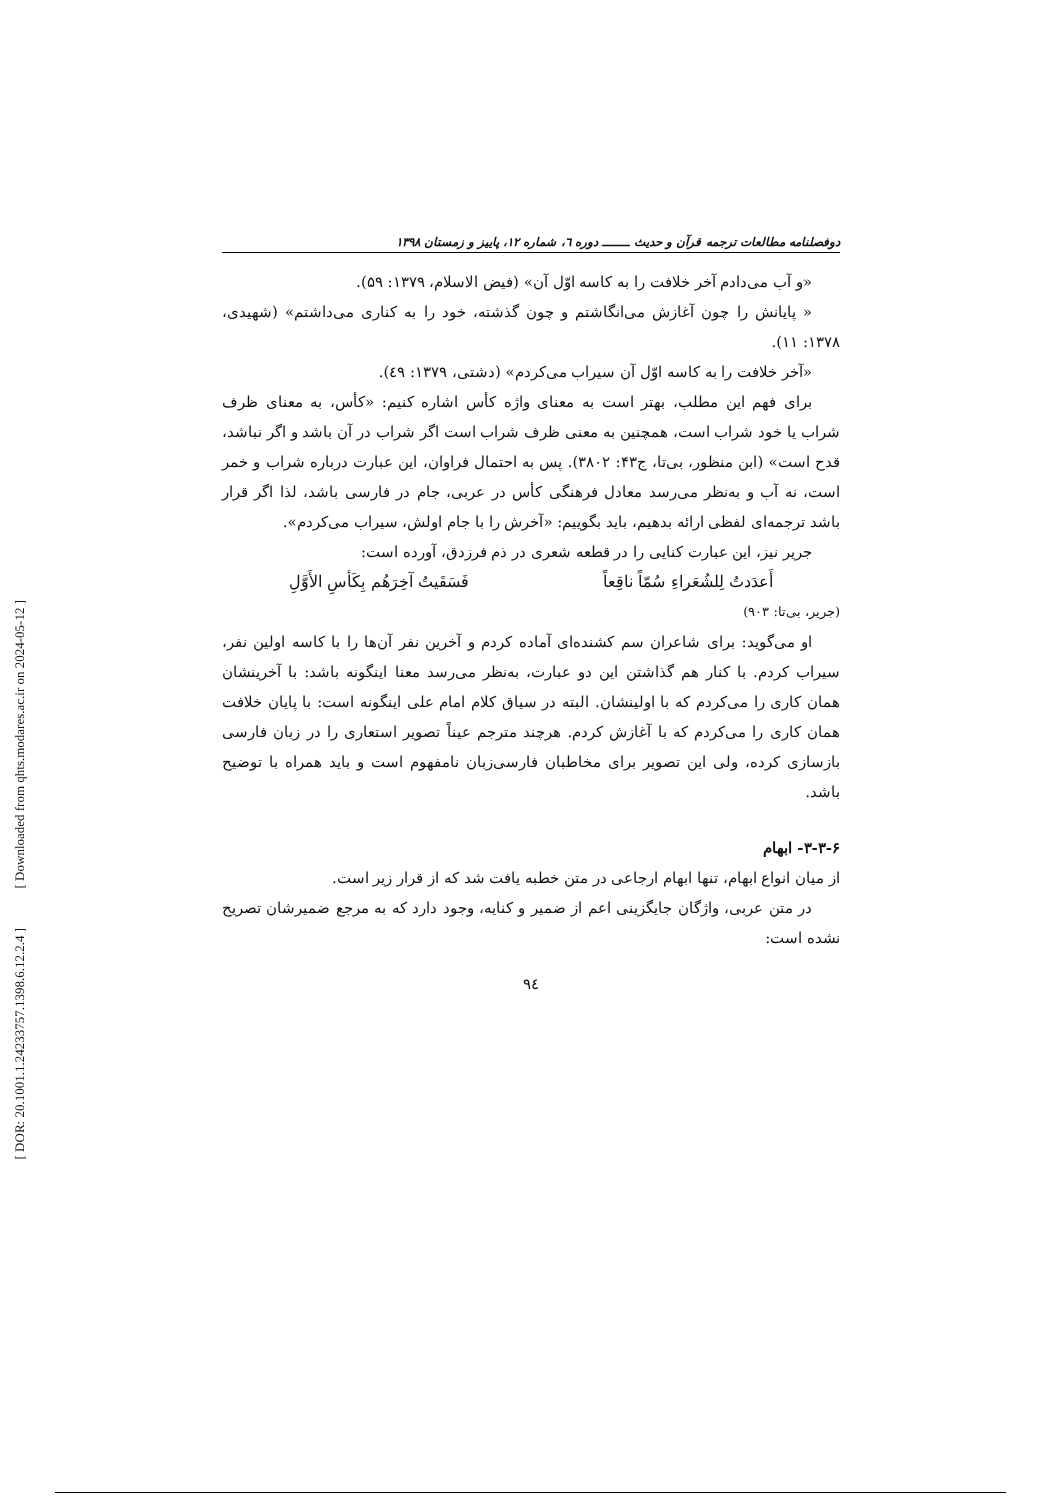[ Downloaded from qhts.modares.ac.ir on 2024-05-12 ]
[ DOR: 20.1001.1.24233757.1398.6.12.2.4 ]
دوفصلنامه مطالعات ترجمه قرآن و حدیث ـــــــ دوره ٦، شماره ١٢، پاییز و زمستان ١٣٩٨
«و آب می‌دادم آخر خلافت را به کاسه اوّل آن» (فیض الاسلام، ۱۳۷۹: ۵۹).
« پایانش را چون آغازش می‌انگاشتم و چون گذشته، خود را به کناری می‌داشتم» (شهیدی، ۱۳۷۸: ۱۱).
«آخر خلافت را به کاسه اوّل آن سیراب می‌کردم» (دشتی، ۱۳۷۹: ٤۹).
برای فهم این مطلب، بهتر است به معنای واژه کأس اشاره کنیم: «کأس، به معنای ظرف شراب یا خود شراب است، همچنین به معنی ظرف شراب است اگر شراب در آن باشد و اگر نباشد، قدح است» (ابن منظور، بی‌تا، ج۴۳: ۳۸۰۲). پس به احتمال فراوان، این عبارت درباره شراب و خمر است، نه آب و به‌نظر می‌رسد معادل فرهنگی کأس در عربی، جام در فارسی باشد، لذا اگر قرار باشد ترجمه‌ای لفظی ارائه بدهیم، باید بگوییم: «آخرش را با جام اولش، سیراب می‌کردم».
جریر نیز، این عبارت کنایی را در قطعه شعری در ذم فرزدق، آورده است:
أَعدَدتُ لِلشُعَراءِ سُمّاً ناقِعاً فَسَقَیتُ آخِرَهُم بِکَأسِ الأَوَّلِ
(جریر، بی‌تا: ۹۰۳)
او می‌گوید: برای شاعران سم کشنده‌ای آماده کردم و آخرین نفر آن‌ها را با کاسه اولین نفر، سیراب کردم. با کنار هم گذاشتن این دو عبارت، به‌نظر می‌رسد معنا اینگونه باشد: با آخرینشان همان کاری را می‌کردم که با اولینشان. البته در سیاق کلام امام علی اینگونه است: با پایان خلافت همان کاری را می‌کردم که با آغازش کردم. هرچند مترجم عیناً تصویر استعاری را در زبان فارسی بازسازی کرده، ولی این تصویر برای مخاطبان فارسی‌زبان نامفهوم است و باید همراه با توضیح باشد.
۳-۳-۶- ابهام
از میان انواع ابهام، تنها ابهام ارجاعی در متن خطبه یافت شد که از قرار زیر است.
در متن عربی، واژگان جایگزینی اعم از ضمیر و کنایه، وجود دارد که به مرجع ضمیرشان تصریح نشده است:
۹٤